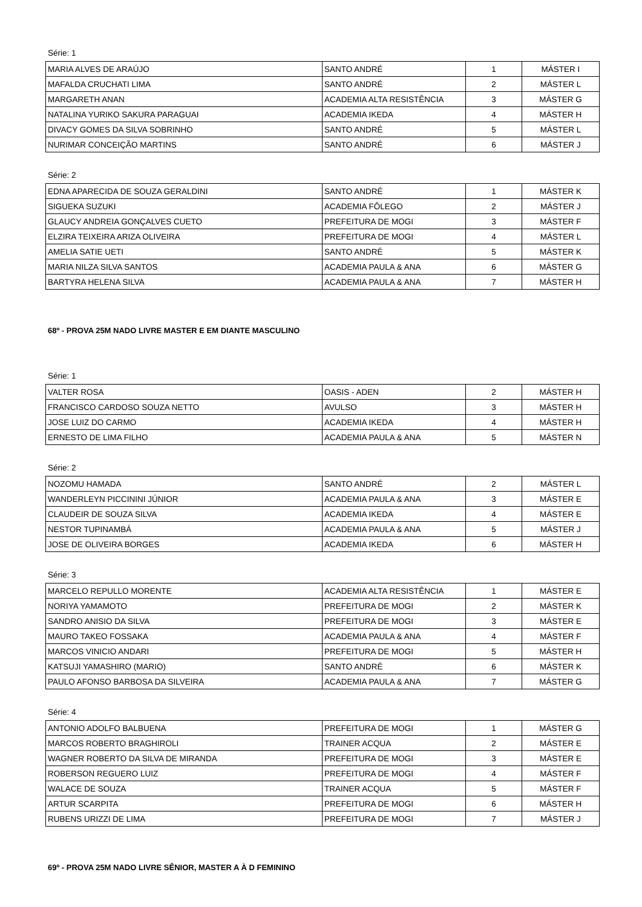Série: 1
| MARIA ALVES DE ARAÚJO | SANTO ANDRÉ | 1 | MÁSTER I |
| MAFALDA CRUCHATI LIMA | SANTO ANDRÉ | 2 | MÁSTER L |
| MARGARETH ANAN | ACADEMIA ALTA RESISTÊNCIA | 3 | MÁSTER G |
| NATALINA YURIKO SAKURA PARAGUAI | ACADEMIA IKEDA | 4 | MÁSTER H |
| DIVACY GOMES DA SILVA SOBRINHO | SANTO ANDRÉ | 5 | MÁSTER L |
| NURIMAR CONCEIÇÃO MARTINS | SANTO ANDRÉ | 6 | MÁSTER J |
Série: 2
| EDNA APARECIDA DE SOUZA GERALDINI | SANTO ANDRÉ | 1 | MÁSTER K |
| SIGUEKA SUZUKI | ACADEMIA FÔLEGO | 2 | MÁSTER J |
| GLAUCY ANDREIA GONÇALVES CUETO | PREFEITURA DE MOGI | 3 | MÁSTER F |
| ELZIRA TEIXEIRA ARIZA OLIVEIRA | PREFEITURA DE MOGI | 4 | MÁSTER L |
| AMELIA SATIE UETI | SANTO ANDRÉ | 5 | MÁSTER K |
| MARIA NILZA SILVA SANTOS | ACADEMIA PAULA & ANA | 6 | MÁSTER G |
| BARTYRA HELENA SILVA | ACADEMIA PAULA & ANA | 7 | MÁSTER H |
68º - PROVA 25M NADO LIVRE MASTER E EM DIANTE MASCULINO
Série: 1
| VALTER ROSA | OASIS - ADEN | 2 | MÁSTER H |
| FRANCISCO CARDOSO SOUZA NETTO | AVULSO | 3 | MÁSTER H |
| JOSE LUIZ DO CARMO | ACADEMIA IKEDA | 4 | MÁSTER H |
| ERNESTO DE LIMA FILHO | ACADEMIA PAULA & ANA | 5 | MÁSTER N |
Série: 2
| NOZOMU HAMADA | SANTO ANDRÉ | 2 | MÁSTER L |
| WANDERLEYN PICCININI JÚNIOR | ACADEMIA PAULA & ANA | 3 | MÁSTER E |
| CLAUDEIR DE SOUZA SILVA | ACADEMIA IKEDA | 4 | MÁSTER E |
| NESTOR TUPINAMBÁ | ACADEMIA PAULA & ANA | 5 | MÁSTER J |
| JOSE DE OLIVEIRA BORGES | ACADEMIA IKEDA | 6 | MÁSTER H |
Série: 3
| MARCELO REPULLO MORENTE | ACADEMIA ALTA RESISTÊNCIA | 1 | MÁSTER E |
| NORIYA YAMAMOTO | PREFEITURA DE MOGI | 2 | MÁSTER K |
| SANDRO ANISIO DA SILVA | PREFEITURA DE MOGI | 3 | MÁSTER E |
| MAURO TAKEO FOSSAKA | ACADEMIA PAULA & ANA | 4 | MÁSTER F |
| MARCOS VINICIO ANDARI | PREFEITURA DE MOGI | 5 | MÁSTER H |
| KATSUJI YAMASHIRO (MARIO) | SANTO ANDRÉ | 6 | MÁSTER K |
| PAULO AFONSO BARBOSA DA SILVEIRA | ACADEMIA PAULA & ANA | 7 | MÁSTER G |
Série: 4
| ANTONIO ADOLFO BALBUENA | PREFEITURA DE MOGI | 1 | MÁSTER G |
| MARCOS ROBERTO BRAGHIROLI | TRAINER ACQUA | 2 | MÁSTER E |
| WAGNER ROBERTO DA SILVA DE MIRANDA | PREFEITURA DE MOGI | 3 | MÁSTER E |
| ROBERSON REGUERO LUIZ | PREFEITURA DE MOGI | 4 | MÁSTER F |
| WALACE DE SOUZA | TRAINER ACQUA | 5 | MÁSTER F |
| ARTUR SCARPITA | PREFEITURA DE MOGI | 6 | MÁSTER H |
| RUBENS URIZZI DE LIMA | PREFEITURA DE MOGI | 7 | MÁSTER J |
69º - PROVA 25M NADO LIVRE SÊNIOR, MASTER A À D FEMININO